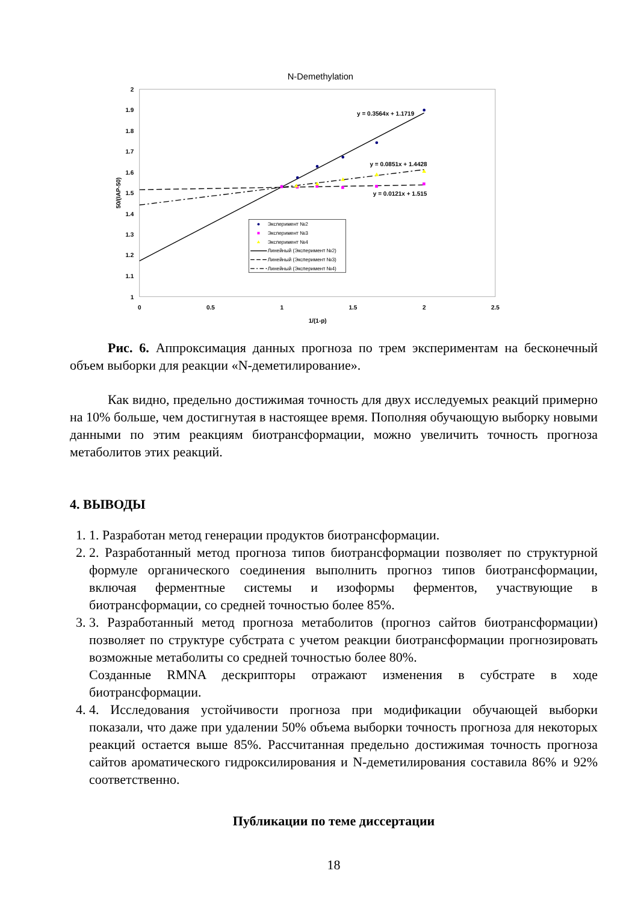N-Demethylation
2
1.9
1.8
1.7
1.6
1.5
1.4
1.3
1.2
1.1
1
0
0.5
1
1.5
2
2.5
1/(1-p)
50/(IAP-50)
y = 0.3564x + 1.1719
y = 0.0851x + 1.4428
y = 0.0121x + 1.515
Эксперимент №2
Эксперимент №3
Эксперимент №4
Линейный (Эксперимент №2)
Линейный (Эксперимент №3)
Линейный (Эксперимент №4)
Рис. 6. Аппроксимация данных прогноза по трем экспериментам на бесконечный объем выборки для реакции «N-деметилирование».
Как видно, предельно достижимая точность для двух исследуемых реакций примерно на 10% больше, чем достигнутая в настоящее время. Пополняя обучающую выборку новыми данными по этим реакциям биотрансформации, можно увеличить точность прогноза метаболитов этих реакций.
4. ВЫВОДЫ
1. 1. Разработан метод генерации продуктов биотрансформации.
2. 2. Разработанный метод прогноза типов биотрансформации позволяет по структурной формуле органического соединения выполнить прогноз типов биотрансформации, включая ферментные системы и изоформы ферментов, участвующие в биотрансформации, со средней точностью более 85%.
3. 3. Разработанный метод прогноза метаболитов (прогноз сайтов биотрансформации) позволяет по структуре субстрата с учетом реакции биотрансформации прогнозировать возможные метаболиты со средней точностью более 80%.
Созданные RMNA дескрипторы отражают изменения в субстрате в ходе биотрансформации.
4. 4. Исследования устойчивости прогноза при модификации обучающей выборки показали, что даже при удалении 50% объема выборки точность прогноза для некоторых реакций остается выше 85%. Рассчитанная предельно достижимая точность прогноза сайтов ароматического гидроксилирования и N-деметилирования составила 86% и 92% соответственно.
Публикации по теме диссертации
18